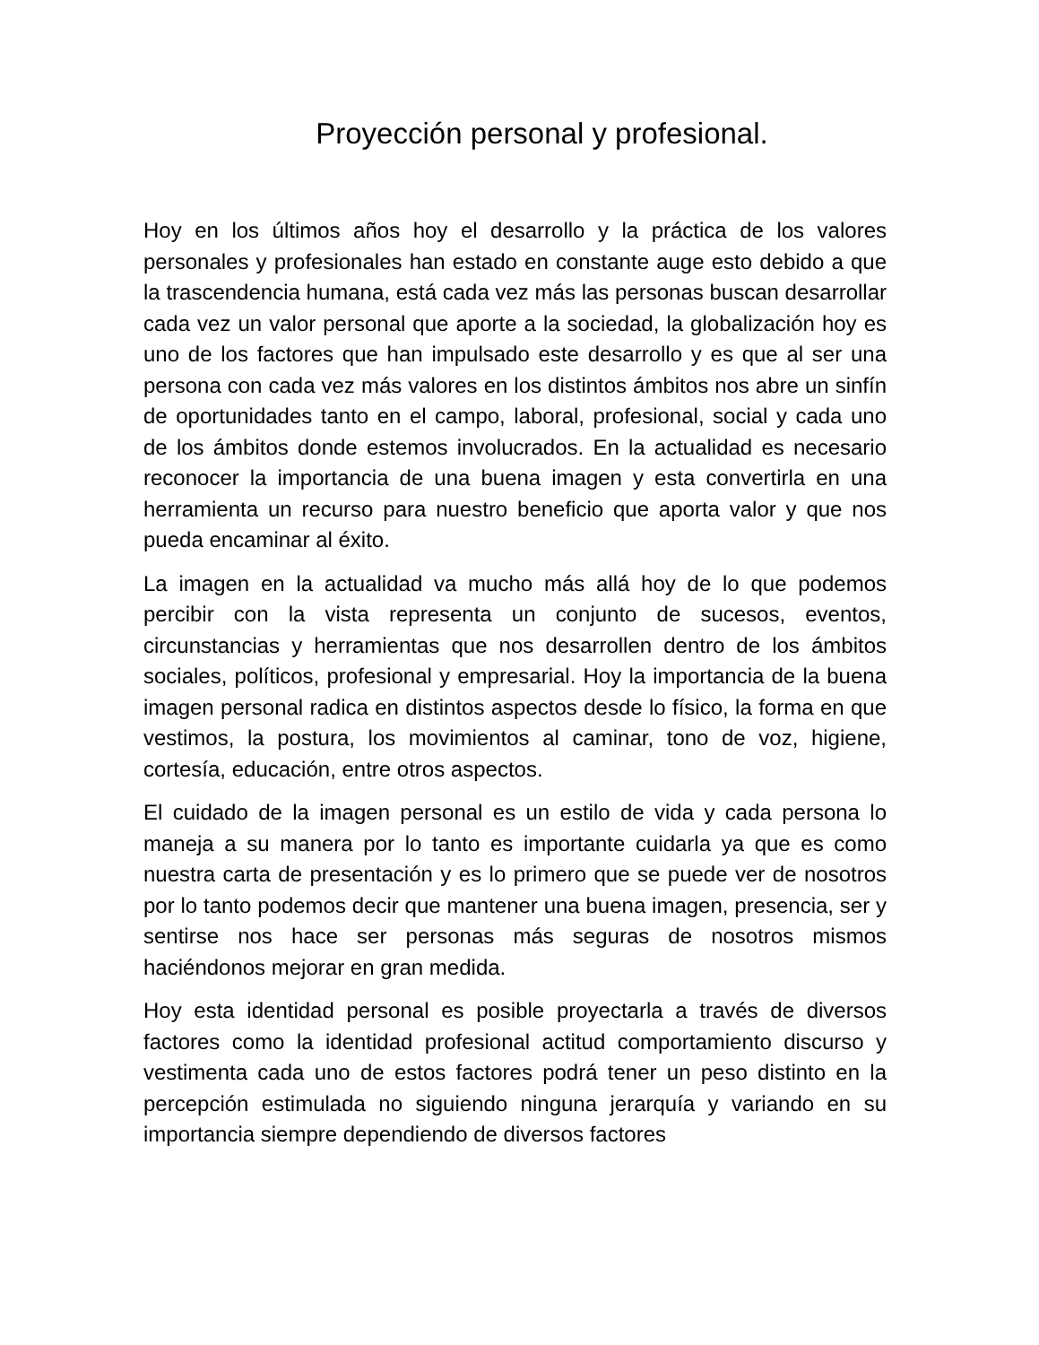Proyección personal y profesional.
Hoy en los últimos años hoy el desarrollo y la práctica de los valores personales y profesionales han estado en constante auge esto debido a que la trascendencia humana, está cada vez más las personas buscan desarrollar cada vez un valor personal que aporte a la sociedad, la globalización hoy es uno de los factores que han impulsado este desarrollo y es que al ser una persona con cada vez más valores en los distintos ámbitos nos abre un sinfín de oportunidades tanto en el campo, laboral, profesional, social y cada uno de los ámbitos donde estemos involucrados. En la actualidad es necesario reconocer la importancia de una buena imagen y esta convertirla en una herramienta un recurso para nuestro beneficio que aporta valor y que nos pueda encaminar al éxito.
La imagen en la actualidad va mucho más allá hoy de lo que podemos percibir con la vista representa un conjunto de sucesos, eventos, circunstancias y herramientas que nos desarrollen dentro de los ámbitos sociales, políticos, profesional y empresarial. Hoy la importancia de la buena imagen personal radica en distintos aspectos desde lo físico, la forma en que vestimos, la postura, los movimientos al caminar, tono de voz, higiene, cortesía, educación, entre otros aspectos.
El cuidado de la imagen personal es un estilo de vida y cada persona lo maneja a su manera por lo tanto es importante cuidarla ya que es como nuestra carta de presentación y es lo primero que se puede ver de nosotros por lo tanto podemos decir que mantener una buena imagen, presencia, ser y sentirse nos hace ser personas más seguras de nosotros mismos haciéndonos mejorar en gran medida.
Hoy esta identidad personal es posible proyectarla a través de diversos factores como la identidad profesional actitud comportamiento discurso y vestimenta cada uno de estos factores podrá tener un peso distinto en la percepción estimulada no siguiendo ninguna jerarquía y variando en su importancia siempre dependiendo de diversos factores